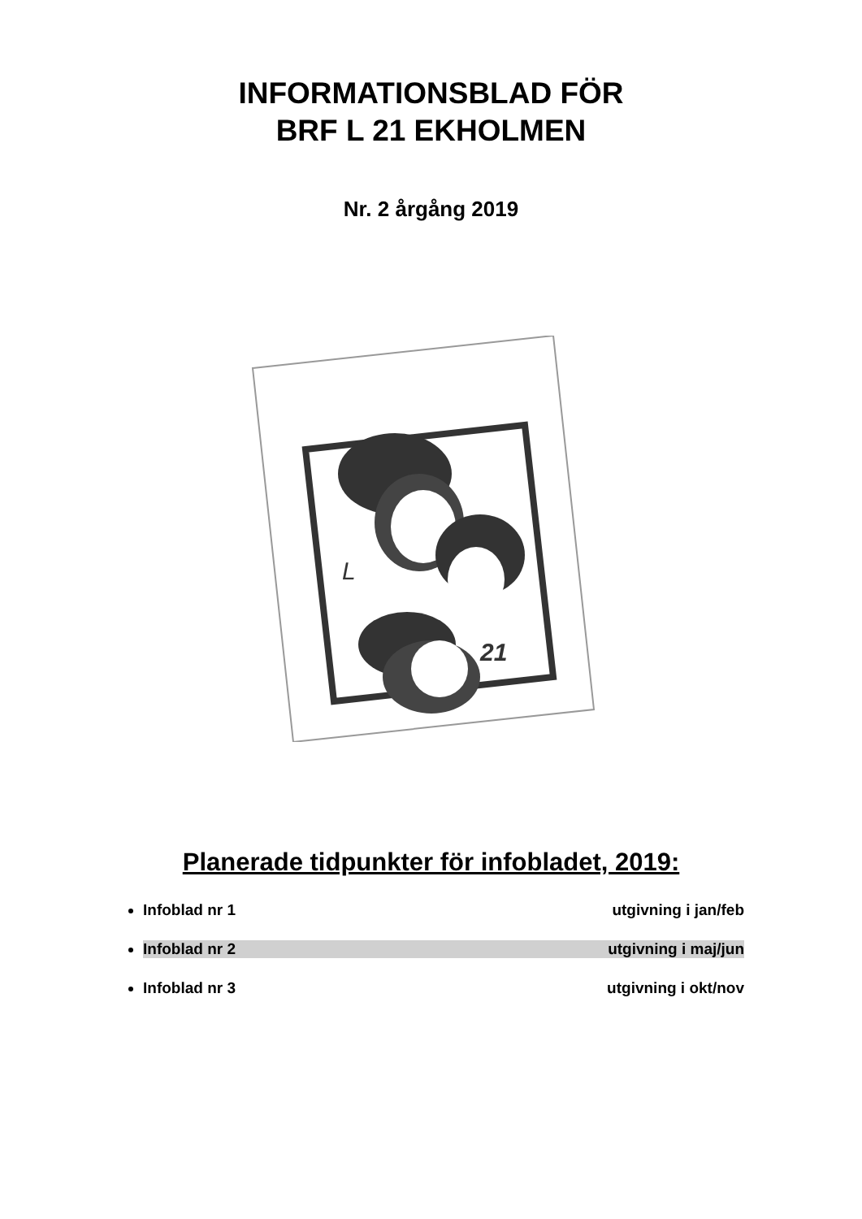INFORMATIONSBLAD FÖR
BRF L 21 EKHOLMEN
Nr. 2 årgång 2019
L
21
Planerade tidpunkter för infobladet, 2019:
Infoblad nr 1 utgivning i jan/feb
Infoblad nr 2 utgivning i maj/jun
Infoblad nr 3 utgivning i okt/nov